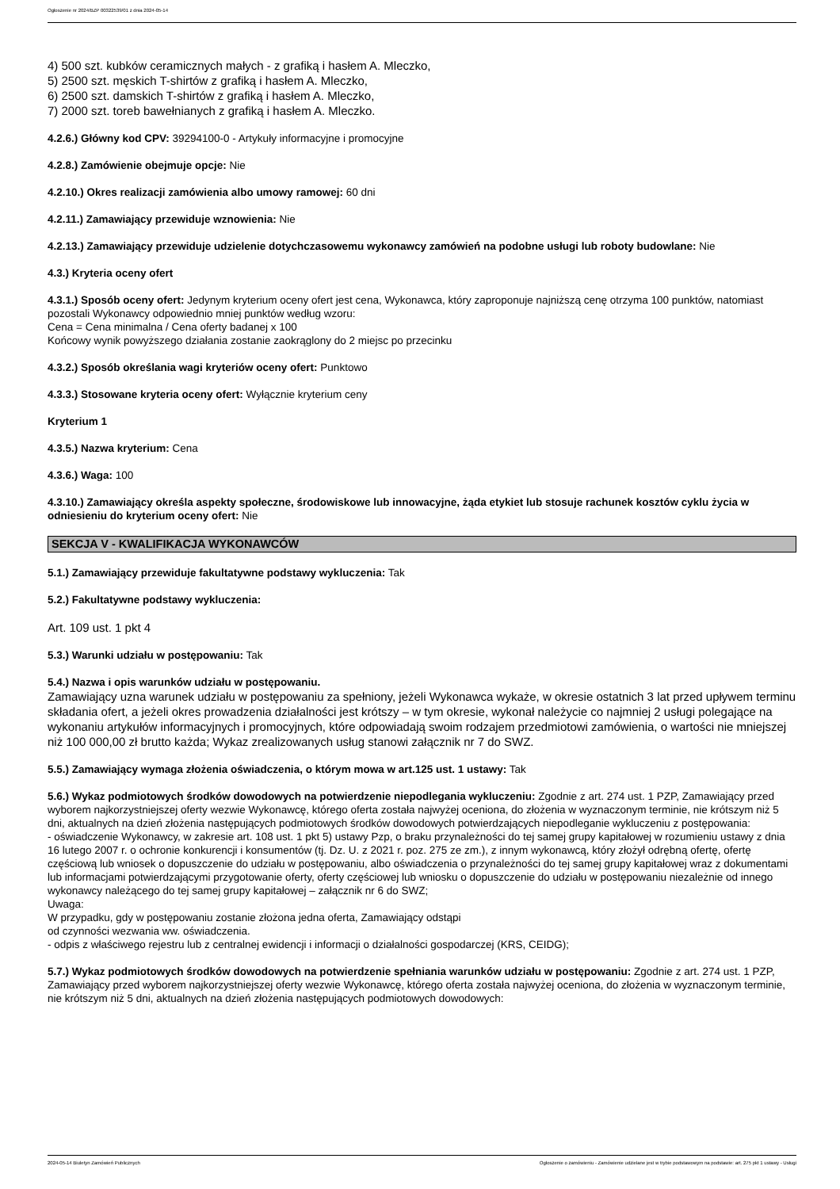Ogłoszenie nr 2024/BZP 00322539/01 z dnia 2024-05-14
4) 500 szt. kubków ceramicznych małych - z grafiką i hasłem A. Mleczko,
5) 2500 szt. męskich T-shirtów z grafiką i hasłem A. Mleczko,
6) 2500 szt. damskich T-shirtów z grafiką i hasłem A. Mleczko,
7) 2000 szt. toreb bawełnianych z grafiką i hasłem A. Mleczko.
4.2.6.) Główny kod CPV: 39294100-0 - Artykuły informacyjne i promocyjne
4.2.8.) Zamówienie obejmuje opcje: Nie
4.2.10.) Okres realizacji zamówienia albo umowy ramowej: 60 dni
4.2.11.) Zamawiający przewiduje wznowienia: Nie
4.2.13.) Zamawiający przewiduje udzielenie dotychczasowemu wykonawcy zamówień na podobne usługi lub roboty budowlane: Nie
4.3.) Kryteria oceny ofert
4.3.1.) Sposób oceny ofert: Jedynym kryterium oceny ofert jest cena, Wykonawca, który zaproponuje najniższą cenę otrzyma 100 punktów, natomiast pozostali Wykonawcy odpowiednio mniej punktów według wzoru:
Cena = Cena minimalna / Cena oferty badanej x 100
Końcowy wynik powyższego działania zostanie zaokrąglony do 2 miejsc po przecinku
4.3.2.) Sposób określania wagi kryteriów oceny ofert: Punktowo
4.3.3.) Stosowane kryteria oceny ofert: Wyłącznie kryterium ceny
Kryterium 1
4.3.5.) Nazwa kryterium: Cena
4.3.6.) Waga: 100
4.3.10.) Zamawiający określa aspekty społeczne, środowiskowe lub innowacyjne, żąda etykiet lub stosuje rachunek kosztów cyklu życia w odniesieniu do kryterium oceny ofert: Nie
SEKCJA V - KWALIFIKACJA WYKONAWCÓW
5.1.) Zamawiający przewiduje fakultatywne podstawy wykluczenia: Tak
5.2.) Fakultatywne podstawy wykluczenia:
Art. 109 ust. 1 pkt 4
5.3.) Warunki udziału w postępowaniu: Tak
5.4.) Nazwa i opis warunków udziału w postępowaniu.
Zamawiający uzna warunek udziału w postępowaniu za spełniony, jeżeli Wykonawca wykaże, w okresie ostatnich 3 lat przed upływem terminu składania ofert, a jeżeli okres prowadzenia działalności jest krótszy – w tym okresie, wykonał należycie co najmniej 2 usługi polegające na wykonaniu artykułów informacyjnych i promocyjnych, które odpowiadają swoim rodzajem przedmiotowi zamówienia, o wartości nie mniejszej niż 100 000,00 zł brutto każda; Wykaz zrealizowanych usług stanowi załącznik nr 7 do SWZ.
5.5.) Zamawiający wymaga złożenia oświadczenia, o którym mowa w art.125 ust. 1 ustawy: Tak
5.6.) Wykaz podmiotowych środków dowodowych na potwierdzenie niepodlegania wykluczeniu: Zgodnie z art. 274 ust. 1 PZP, Zamawiający przed wyborem najkorzystniejszej oferty wezwie Wykonawcę, którego oferta została najwyżej oceniona, do złożenia w wyznaczonym terminie, nie krótszym niż 5 dni, aktualnych na dzień złożenia następujących podmiotowych środków dowodowych potwierdzających niepodleganie wykluczeniu z postępowania:
- oświadczenie Wykonawcy, w zakresie art. 108 ust. 1 pkt 5) ustawy Pzp, o braku przynależności do tej samej grupy kapitałowej w rozumieniu ustawy z dnia 16 lutego 2007 r. o ochronie konkurencji i konsumentów (tj. Dz. U. z 2021 r. poz. 275 ze zm.), z innym wykonawcą, który złożył odrębną ofertę, ofertę częściową lub wniosek o dopuszczenie do udziału w postępowaniu, albo oświadczenia o przynależności do tej samej grupy kapitałowej wraz z dokumentami lub informacjami potwierdzającymi przygotowanie oferty, oferty częściowej lub wniosku o dopuszczenie do udziału w postępowaniu niezależnie od innego wykonawcy należącego do tej samej grupy kapitałowej – załącznik nr 6 do SWZ;
Uwaga:
W przypadku, gdy w postępowaniu zostanie złożona jedna oferta, Zamawiający odstąpi
od czynności wezwania ww. oświadczenia.
- odpis z właściwego rejestru lub z centralnej ewidencji i informacji o działalności gospodarczej (KRS, CEIDG);
5.7.) Wykaz podmiotowych środków dowodowych na potwierdzenie spełniania warunków udziału w postępowaniu: Zgodnie z art. 274 ust. 1 PZP, Zamawiający przed wyborem najkorzystniejszej oferty wezwie Wykonawcę, którego oferta została najwyżej oceniona, do złożenia w wyznaczonym terminie, nie krótszym niż 5 dni, aktualnych na dzień złożenia następujących podmiotowych dowodowych:
2024-05-14 Biuletyn Zamówień Publicznych Ogłoszenie o zamówieniu - Zamówienie udzielane jest w trybie podstawowym na podstawie: art. 275 pkt 1 ustawy - Usługi